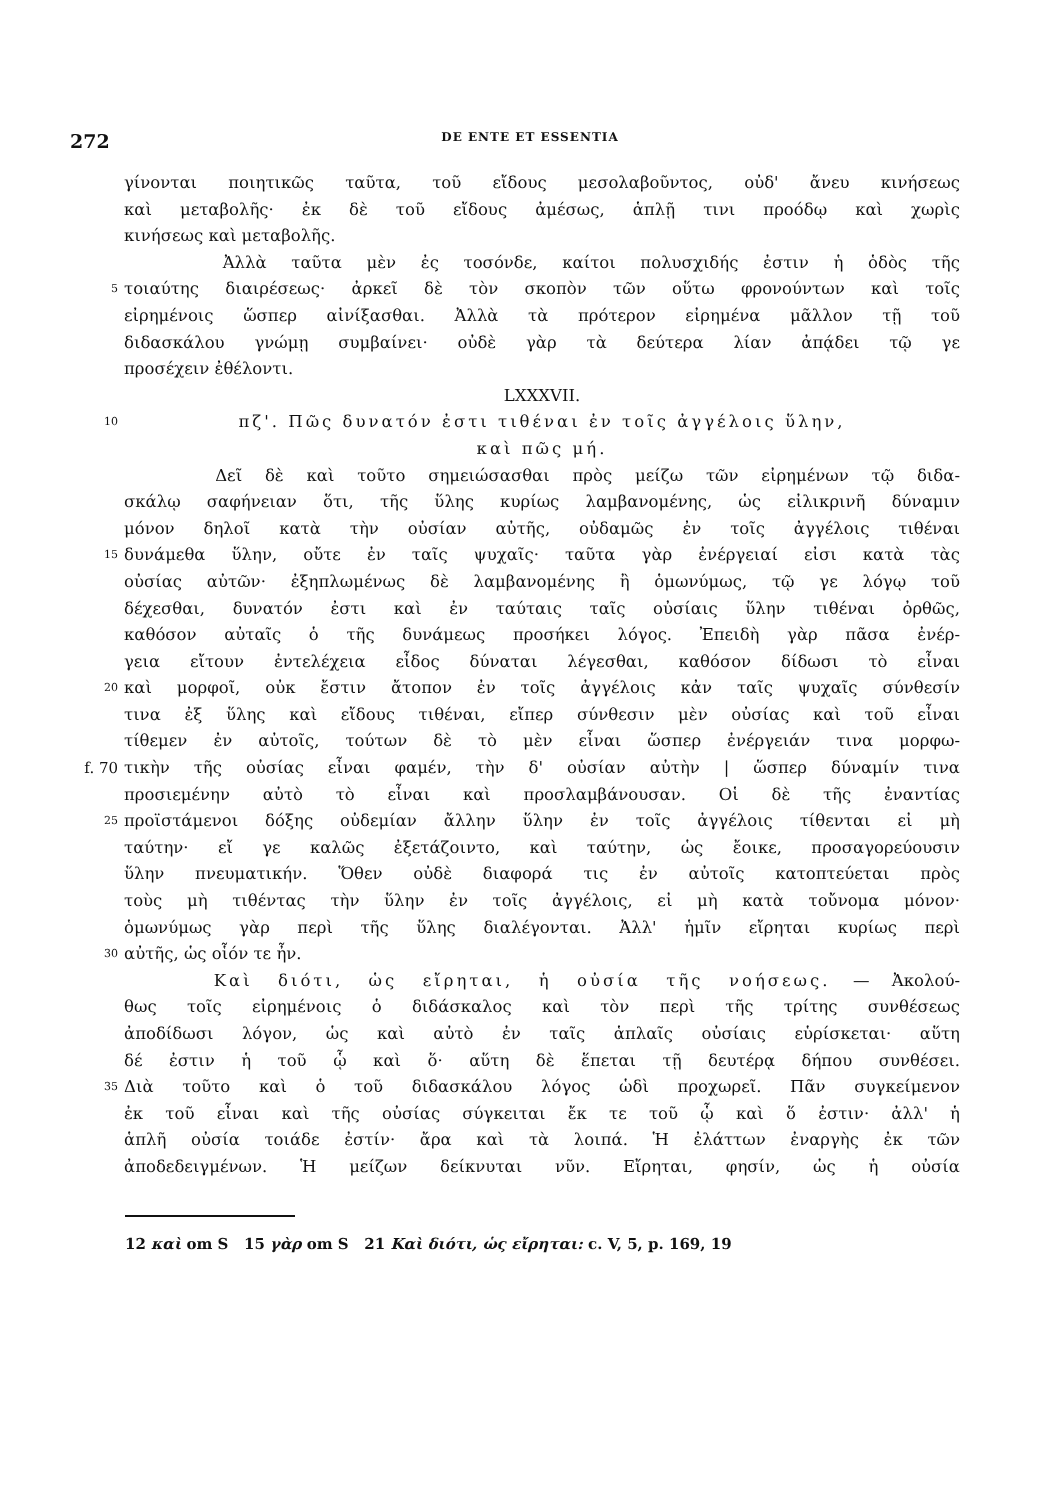272 DE ENTE ET ESSENTIA
γίνονται ποιητικῶς ταῦτα, τοῦ εἴδους μεσολαβοῦντος, οὐδ' ἄνευ κινήσεως
καὶ μεταβολῆς· ἐκ δὲ τοῦ εἴδους ἀμέσως, ἁπλῇ τινι προόδῳ καὶ χωρὶς
κινήσεως καὶ μεταβολῆς.
Ἀλλὰ ταῦτα μὲν ἐς τοσόνδε, καίτοι πολυσχιδής ἐστιν ἡ ὁδὸς τῆς
5 τοιαύτης διαιρέσεως· ἀρκεῖ δὲ τὸν σκοπὸν τῶν οὕτω φρονούντων καὶ τοῖς
εἰρημένοις ὥσπερ αἰνίξασθαι. Ἀλλὰ τὰ πρότερον εἰρημένα μᾶλλον τῇ τοῦ
διδασκάλου γνώμῃ συμβαίνει· οὐδὲ γὰρ τὰ δεύτερα λίαν ἀπᾴδει τῷ γε
προσέχειν ἐθέλοντι.
LXXXVII.
10 πζ'. Πῶς δυνατόν ἐστι τιθέναι ἐν τοῖς ἀγγέλοις ὕλην,
καὶ πῶς μή.
Δεῖ δὲ καὶ τοῦτο σημειώσασθαι πρὸς μείζω τῶν εἰρημένων τῷ διδα-
σκάλῳ σαφήνειαν ὅτι, τῆς ὕλης κυρίως λαμβανομένης, ὡς εἰλικρινῆ δύναμιν
μόνον δηλοῖ κατὰ τὴν οὐσίαν αὐτῆς, οὐδαμῶς ἐν τοῖς ἀγγέλοις τιθέναι
15 δυνάμεθα ὕλην, οὔτε ἐν ταῖς ψυχαῖς· ταῦτα γὰρ ἐνέργειαί εἰσι κατὰ τὰς
οὐσίας αὐτῶν· ἐξηπλωμένως δὲ λαμβανομένης ἢ ὁμωνύμως, τῷ γε λόγῳ τοῦ
δέχεσθαι, δυνατόν ἐστι καὶ ἐν ταύταις ταῖς οὐσίαις ὕλην τιθέναι ὀρθῶς,
καθόσον αὐταῖς ὁ τῆς δυνάμεως προσήκει λόγος. Ἐπειδὴ γὰρ πᾶσα ἐνέρ-
γεια εἴτουν ἐντελέχεια εἶδος δύναται λέγεσθαι, καθόσον δίδωσι τὸ εἶναι
20 καὶ μορφοῖ, οὐκ ἔστιν ἄτοπον ἐν τοῖς ἀγγέλοις κἀν ταῖς ψυχαῖς σύνθεσίν
τινα ἐξ ὕλης καὶ εἴδους τιθέναι, εἴπερ σύνθεσιν μὲν οὐσίας καὶ τοῦ εἶναι
τίθεμεν ἐν αὐτοῖς, τούτων δὲ τὸ μὲν εἶναι ὥσπερ ἐνέργειάν τινα μορφω-
f. 70 τικὴν τῆς οὐσίας εἶναι φαμέν, τὴν δ' οὐσίαν αὐτὴν | ὥσπερ δύναμίν τινα
προσιεμένην αὐτὸ τὸ εἶναι καὶ προσλαμβάνουσαν. Οἱ δὲ τῆς ἐναντίας
25 προϊστάμενοι δόξης οὐδεμίαν ἄλλην ὕλην ἐν τοῖς ἀγγέλοις τίθενται εἰ μὴ
ταύτην· εἴ γε καλῶς ἐξετάζοιντο, καὶ ταύτην, ὡς ἔοικε, προσαγορεύουσιν
ὕλην πνευματικήν. Ὅθεν οὐδὲ διαφορά τις ἐν αὐτοῖς κατοπτεύεται πρὸς
τοὺς μὴ τιθέντας τὴν ὕλην ἐν τοῖς ἀγγέλοις, εἰ μὴ κατὰ τοὔνομα μόνον·
ὁμωνύμως γὰρ περὶ τῆς ὕλης διαλέγονται. Ἀλλ' ἡμῖν εἴρηται κυρίως περὶ
30 αὐτῆς, ὡς οἷόν τε ἦν.
Καὶ διότι, ὡς εἴρηται, ἡ οὐσία τῆς νοήσεως. — Ἀκολού-
θως τοῖς εἰρημένοις ὁ διδάσκαλος καὶ τὸν περὶ τῆς τρίτης συνθέσεως
ἀποδίδωσι λόγον, ὡς καὶ αὐτὸ ἐν ταῖς ἁπλαῖς οὐσίαις εὑρίσκεται· αὕτη
δέ ἐστιν ἡ τοῦ ᾧ καὶ ὅ· αὕτη δὲ ἕπεται τῇ δευτέρᾳ δήπου συνθέσει.
35 Διὰ τοῦτο καὶ ὁ τοῦ διδασκάλου λόγος ὡδὶ προχωρεῖ. Πᾶν συγκείμενον
ἐκ τοῦ εἶναι καὶ τῆς οὐσίας σύγκειται ἔκ τε τοῦ ᾧ καὶ ὅ ἐστιν· ἀλλ' ἡ
ἁπλῆ οὐσία τοιάδε ἐστίν· ἄρα καὶ τὰ λοιπά. Ἡ ἐλάττων ἐναργὴς ἐκ τῶν
ἀποδεδειγμένων. Ἡ μείζων δείκνυται νῦν. Εἴρηται, φησίν, ὡς ἡ οὐσία
12 καὶ om S 15 γὰρ om S 21 Καὶ διότι, ὡς εἴρηται: c. V, 5, p. 169, 19